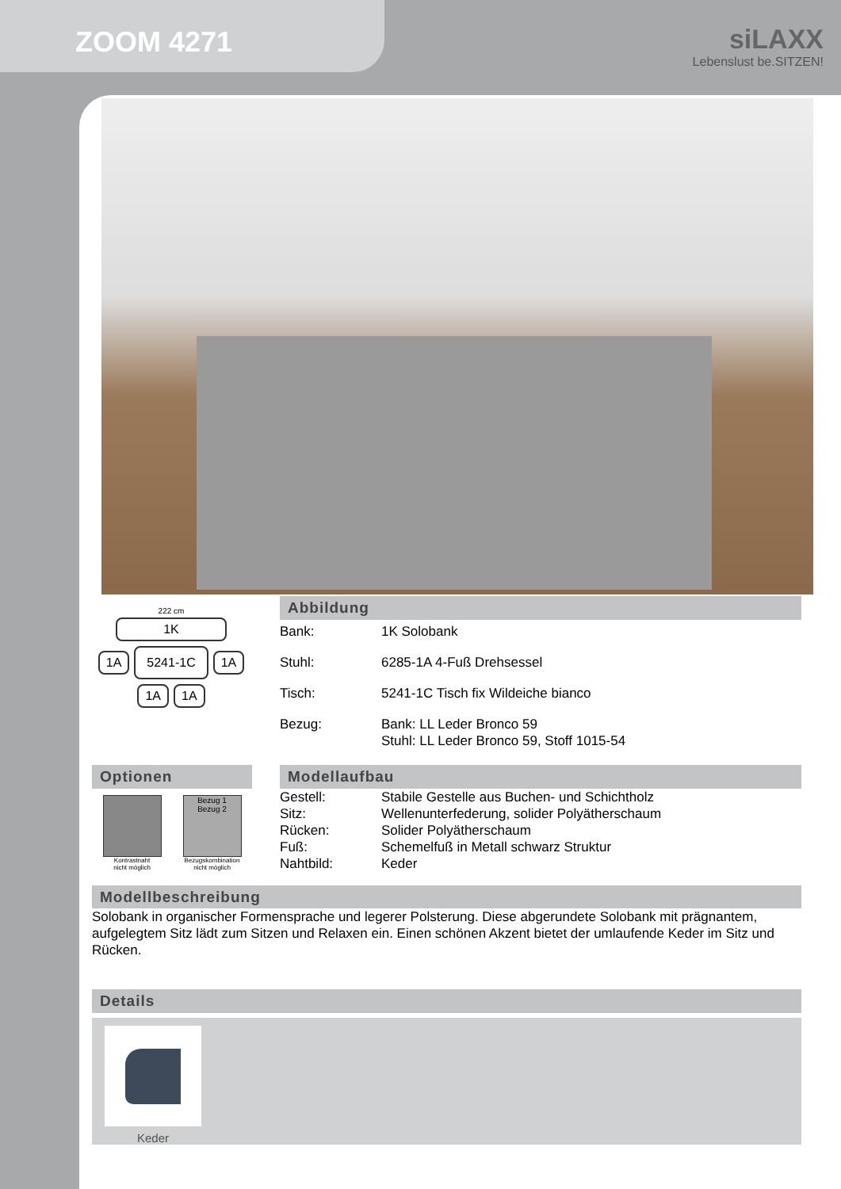ZOOM 4271 siLAXX
Lebenslust be.SITZEN!
222 cm
1K
1A 5241-1C 1A
1A 1A
Abbildung
Bank: 1K Solobank
Stuhl: 6285-1A 4-Fuß Drehsessel
Tisch: 5241-1C Tisch fix Wildeiche bianco
Bezug: Bank: LL Leder Bronco 59
Stuhl: LL Leder Bronco 59, Stoff 1015-54
Optionen
Kontrastnaht
nicht möglich
Bezug 1
Bezug 2
Bezugskombination
nicht möglich
Modellaufbau
Gestell: Stabile Gestelle aus Buchen- und Schichtholz
Sitz: Wellenunterfederung, solider Polyätherschaum
Rücken: Solider Polyätherschaum
Fuß: Schemelfuß in Metall schwarz Struktur
Nahtbild: Keder
Modellbeschreibung
Solobank in organischer Formensprache und legerer Polsterung. Diese abgerundete Solobank mit prägnantem, aufgelegtem Sitz lädt zum Sitzen und Relaxen ein. Einen schönen Akzent bietet der umlaufende Keder im Sitz und Rücken.
Details
Keder